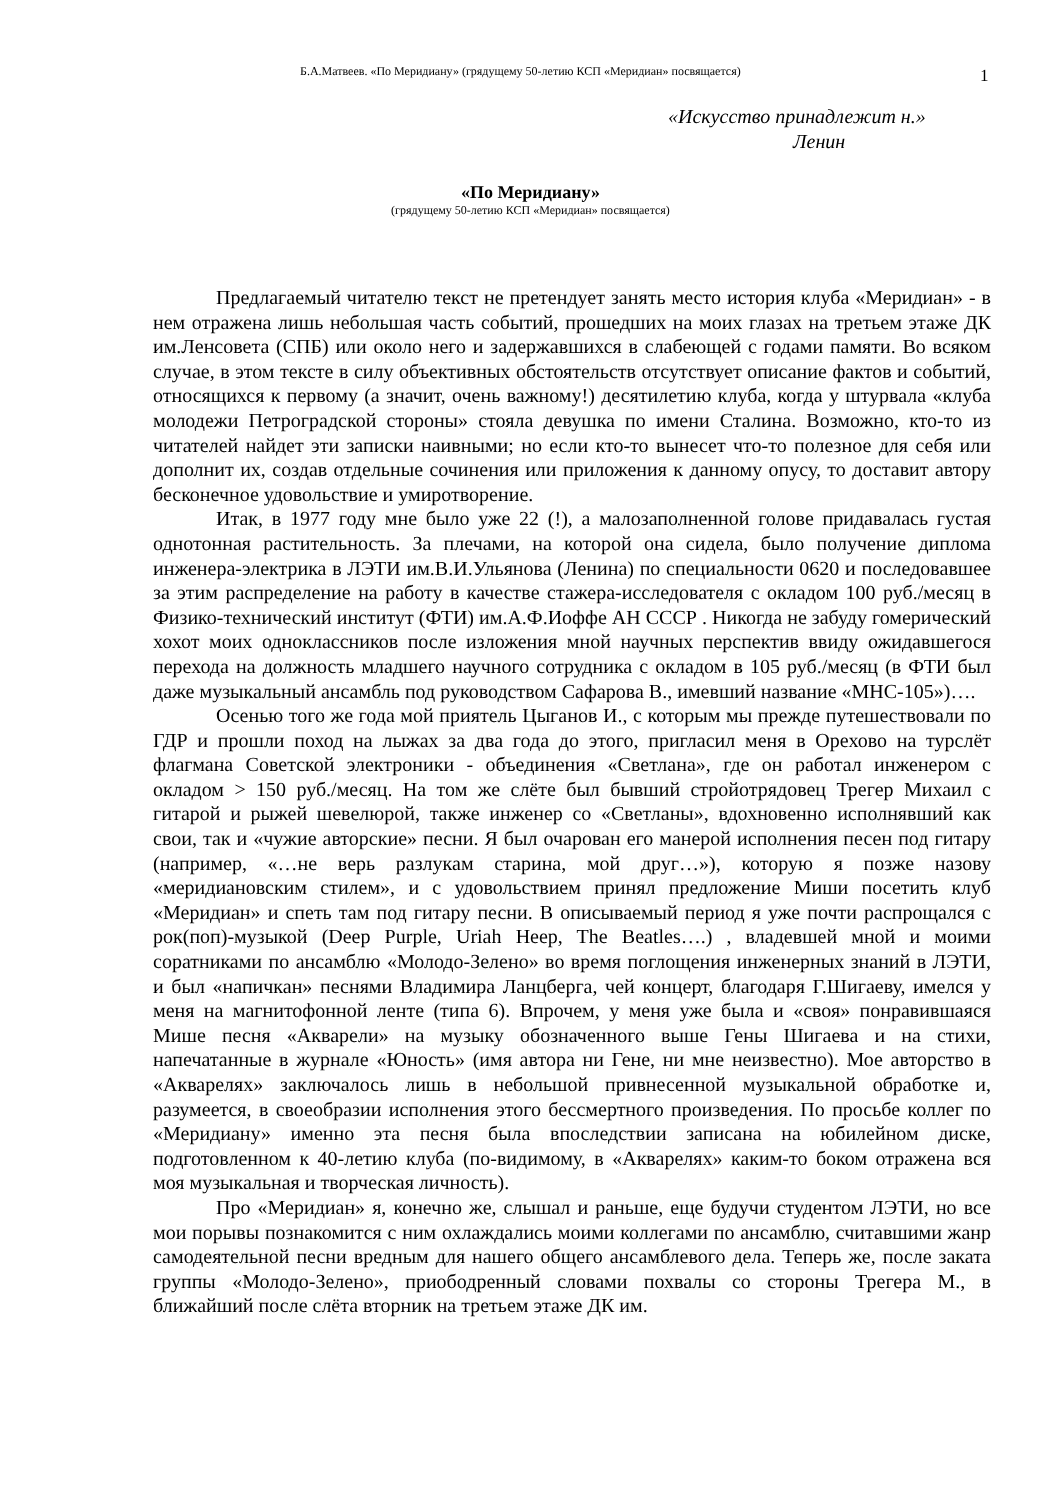Б.А.Матвеев. «По Меридиану» (грядущему 50-летию КСП «Меридиан» посвящается)
1
«Искусство принадлежит н.»
Ленин
«По Меридиану»
(грядущему 50-летию КСП «Меридиан» посвящается)
Предлагаемый читателю текст не претендует занять место история клуба «Меридиан» - в нем отражена лишь небольшая часть событий, прошедших на моих глазах на третьем этаже ДК им.Ленсовета (СПБ) или около него и задержавшихся в слабеющей с годами памяти. Во всяком случае, в этом тексте в силу объективных обстоятельств отсутствует описание фактов и событий, относящихся к первому (а значит, очень важному!) десятилетию клуба, когда у штурвала «клуба молодежи Петроградской стороны» стояла девушка по имени Сталина. Возможно, кто-то из читателей найдет эти записки наивными; но если кто-то вынесет что-то полезное для себя или дополнит их, создав отдельные сочинения или приложения к данному опусу, то доставит автору бесконечное удовольствие и умиротворение.
Итак, в 1977 году мне было уже 22 (!), а малозаполненной голове придавалась густая однотонная растительность. За плечами, на которой она сидела, было получение диплома инженера-электрика в ЛЭТИ им.В.И.Ульянова (Ленина) по специальности 0620 и последовавшее за этим распределение на работу в качестве стажера-исследователя с окладом 100 руб./месяц в Физико-технический институт (ФТИ) им.А.Ф.Иоффе АН СССР . Никогда не забуду гомерический хохот моих одноклассников после изложения мной научных перспектив ввиду ожидавшегося перехода на должность младшего научного сотрудника с окладом в 105 руб./месяц (в ФТИ был даже музыкальный ансамбль под руководством Сафарова В., имевший название «МНС-105»)….
Осенью того же года мой приятель Цыганов И., с которым мы прежде путешествовали по ГДР и прошли поход на лыжах за два года до этого, пригласил меня в Орехово на турслёт флагмана Советской электроники - объединения «Светлана», где он работал инженером с окладом > 150 руб./месяц. На том же слёте был бывший стройотрядовец Трегер Михаил с гитарой и рыжей шевелюрой, также инженер со «Светланы», вдохновенно исполнявший как свои, так и «чужие авторские» песни. Я был очарован его манерой исполнения песен под гитару (например, «…не верь разлукам старина, мой друг…»), которую я позже назову «меридиановским стилем», и с удовольствием принял предложение Миши посетить клуб «Меридиан» и спеть там под гитару песни. В описываемый период я уже почти распрощался с рок(поп)-музыкой (Deep Purple, Uriah Heep, The Beatles….) , владевшей мной и моими соратниками по ансамблю «Молодо-Зелено» во время поглощения инженерных знаний в ЛЭТИ, и был «напичкан» песнями Владимира Ланцберга, чей концерт, благодаря Г.Шигаеву, имелся у меня на магнитофонной ленте (типа 6). Впрочем, у меня уже была и «своя» понравившаяся Мише песня «Акварели» на музыку обозначенного выше Гены Шигаева и на стихи, напечатанные в журнале «Юность» (имя автора ни Гене, ни мне неизвестно). Мое авторство в «Акварелях» заключалось лишь в небольшой привнесенной музыкальной обработке и, разумеется, в своеобразии исполнения этого бессмертного произведения. По просьбе коллег по «Меридиану» именно эта песня была впоследствии записана на юбилейном диске, подготовленном к 40-летию клуба (по-видимому, в «Акварелях» каким-то боком отражена вся моя музыкальная и творческая личность).
Про «Меридиан» я, конечно же, слышал и раньше, еще будучи студентом ЛЭТИ, но все мои порывы познакомится с ним охлаждались моими коллегами по ансамблю, считавшими жанр самодеятельной песни вредным для нашего общего ансамблевого дела. Теперь же, после заката группы «Молодо-Зелено», приободренный словами похвалы со стороны Трегера М., в ближайший после слёта вторник на третьем этаже ДК им.